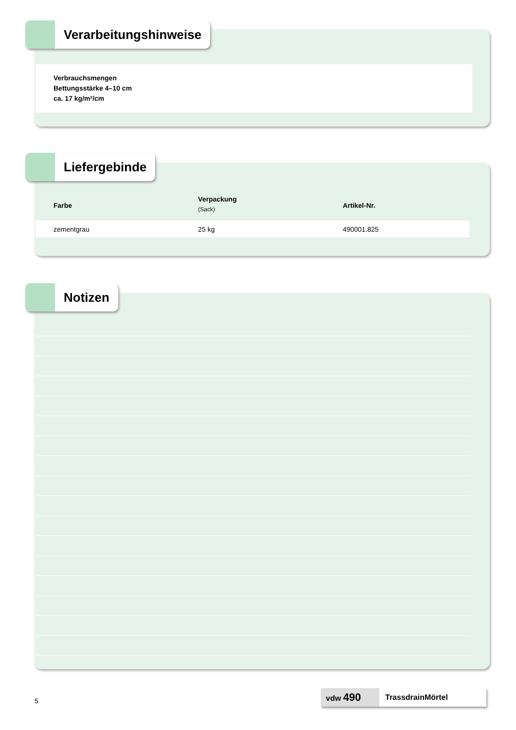Verbrauchsmengen
Bettungsstärke 4–10 cm
ca. 17 kg/m²/cm
Verarbeitungshinweise
| Farbe | Verpackung (Sack) | Artikel-Nr. |
| --- | --- | --- |
| zementgrau | 25 kg | 490001.825 |
Liefergebinde
Notizen
5
vdw 490
TrassdrainMörtel